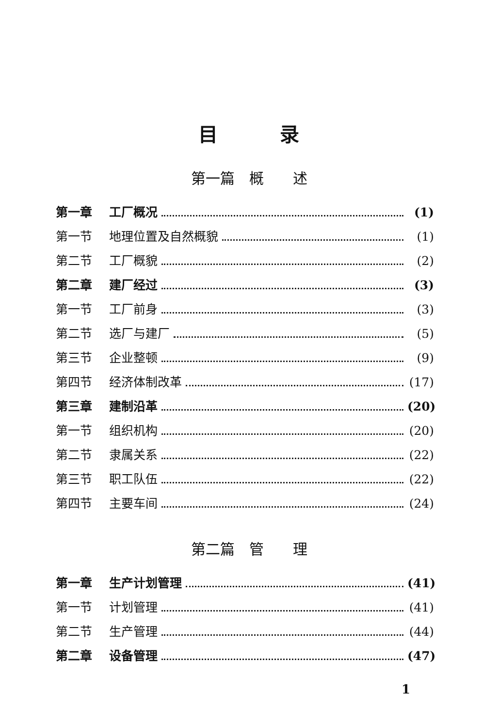目   录
第一篇 概  述
第一章 工厂概况 (1)
第一节 地理位置及自然概貌 (1)
第二节 工厂概貌 (2)
第二章 建厂经过 (3)
第一节 工厂前身 (3)
第二节 选厂与建厂 (5)
第三节 企业整顿 (9)
第四节 经济体制改革 (17)
第三章 建制沿革 (20)
第一节 组织机构 (20)
第二节 隶属关系 (22)
第三节 职工队伍 (22)
第四节 主要车间 (24)
第二篇 管  理
第一章 生产计划管理 (41)
第一节 计划管理 (41)
第二节 生产管理 (44)
第二章 设备管理 (47)
1